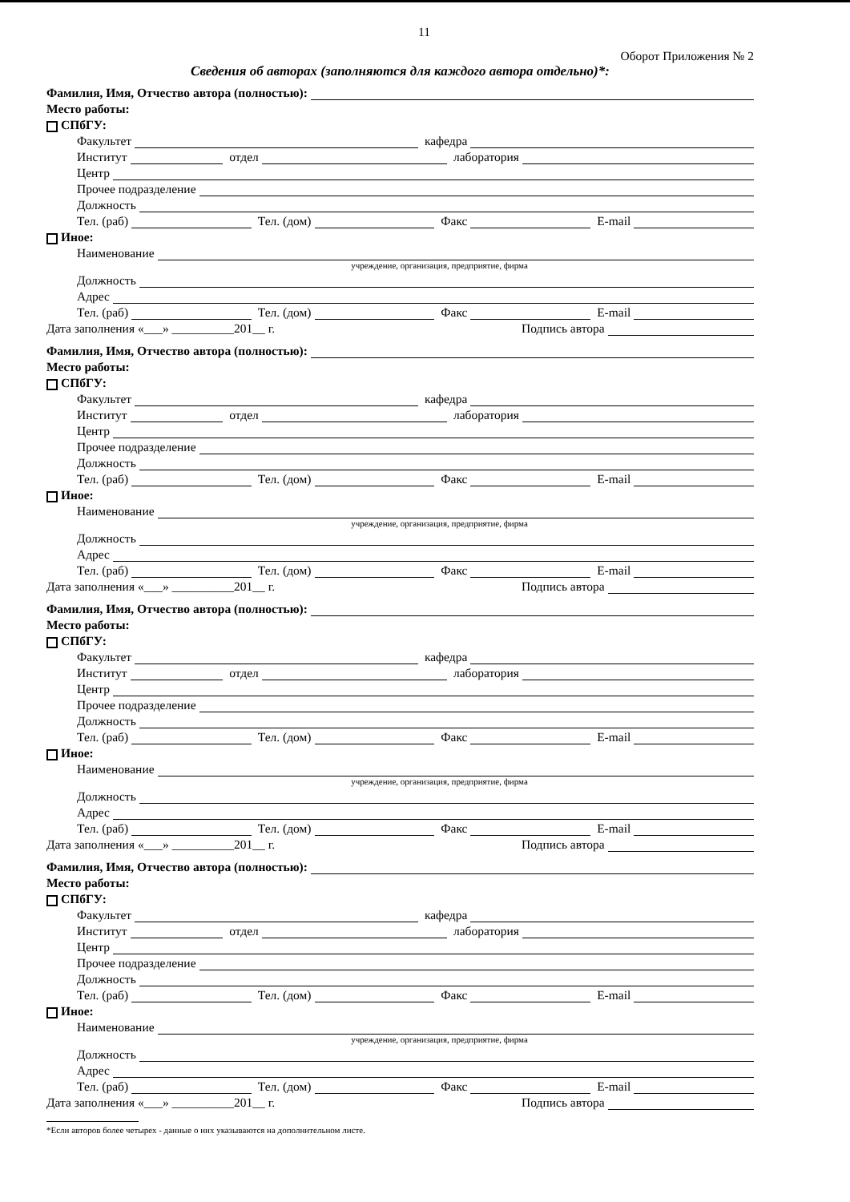11
Оборот Приложения № 2
Сведения об авторах (заполняются для каждого автора отдельно)*:
Фамилия, Имя, Отчество автора (полностью):
Место работы:
СПбГУ:
Факультет
кафедра
Институт
отдел
лаборатория
Центр
Прочее подразделение
Должность
Тел. (раб)
Тел. (дом)
Факс
E-mail
Иное:
Наименование
учреждение, организация, предприятие, фирма
Должность
Адрес
Тел. (раб)
Тел. (дом)
Факс
E-mail
Дата заполнения «___» __________201__ г.
Подпись автора
Фамилия, Имя, Отчество автора (полностью):
Место работы:
СПбГУ:
Факультет
кафедра
Институт
отдел
лаборатория
Центр
Прочее подразделение
Должность
Тел. (раб)
Тел. (дом)
Факс
E-mail
Иное:
Наименование
учреждение, организация, предприятие, фирма
Должность
Адрес
Тел. (раб)
Тел. (дом)
Факс
E-mail
Дата заполнения «___» __________201__ г.
Подпись автора
Фамилия, Имя, Отчество автора (полностью):
Место работы:
СПбГУ:
Факультет
кафедра
Институт
отдел
лаборатория
Центр
Прочее подразделение
Должность
Тел. (раб)
Тел. (дом)
Факс
E-mail
Иное:
Наименование
учреждение, организация, предприятие, фирма
Должность
Адрес
Тел. (раб)
Тел. (дом)
Факс
E-mail
Дата заполнения «___» __________201__ г.
Подпись автора
Фамилия, Имя, Отчество автора (полностью):
Место работы:
СПбГУ:
Факультет
кафедра
Институт
отдел
лаборатория
Центр
Прочее подразделение
Должность
Тел. (раб)
Тел. (дом)
Факс
E-mail
Иное:
Наименование
учреждение, организация, предприятие, фирма
Должность
Адрес
Тел. (раб)
Тел. (дом)
Факс
E-mail
Дата заполнения «___» __________201__ г.
Подпись автора
*Если авторов более четырех - данные о них указываются на дополнительном листе.